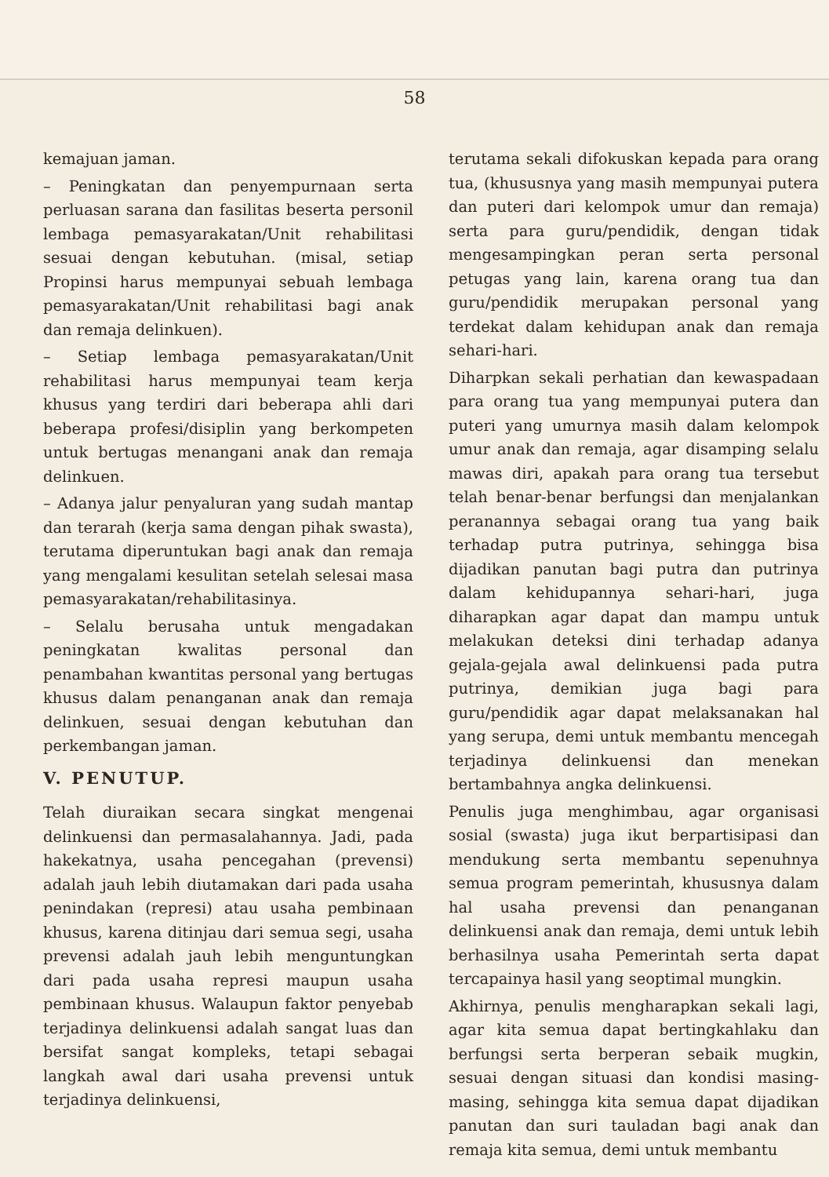58
kemajuan jaman.
– Peningkatan dan penyempurnaan serta perluasan sarana dan fasilitas beserta personil lembaga pemasyarakatan/Unit rehabilitasi sesuai dengan kebutuhan. (misal, setiap Propinsi harus mempunyai sebuah lembaga pemasyarakatan/Unit rehabilitasi bagi anak dan remaja delinkuen).
– Setiap lembaga pemasyarakatan/Unit rehabilitasi harus mempunyai team kerja khusus yang terdiri dari beberapa ahli dari beberapa profesi/disiplin yang berkompeten untuk bertugas menangani anak dan remaja delinkuen.
– Adanya jalur penyaluran yang sudah mantap dan terarah (kerja sama dengan pihak swasta), terutama diperuntukan bagi anak dan remaja yang mengalami kesulitan setelah selesai masa pemasyarakatan/rehabilitasinya.
– Selalu berusaha untuk mengadakan peningkatan kwalitas personal dan penambahan kwantitas personal yang bertugas khusus dalam penanganan anak dan remaja delinkuen, sesuai dengan kebutuhan dan perkembangan jaman.
V. PENUTUP.
Telah diuraikan secara singkat mengenai delinkuensi dan permasalahannya. Jadi, pada hakekatnya, usaha pencegahan (prevensi) adalah jauh lebih diutamakan dari pada usaha penindakan (represi) atau usaha pembinaan khusus, karena ditinjau dari semua segi, usaha prevensi adalah jauh lebih menguntungkan dari pada usaha represi maupun usaha pembinaan khusus. Walaupun faktor penyebab terjadinya delinkuensi adalah sangat luas dan bersifat sangat kompleks, tetapi sebagai langkah awal dari usaha prevensi untuk terjadinya delinkuensi,
terutama sekali difokuskan kepada para orang tua, (khususnya yang masih mempunyai putera dan puteri dari kelompok umur dan remaja) serta para guru/pendidik, dengan tidak mengesampingkan peran serta personal petugas yang lain, karena orang tua dan guru/pendidik merupakan personal yang terdekat dalam kehidupan anak dan remaja sehari-hari.
Diharpkan sekali perhatian dan kewaspadaan para orang tua yang mempunyai putera dan puteri yang umurnya masih dalam kelompok umur anak dan remaja, agar disamping selalu mawas diri, apakah para orang tua tersebut telah benar-benar berfungsi dan menjalankan peranannya sebagai orang tua yang baik terhadap putra putrinya, sehingga bisa dijadikan panutan bagi putra dan putrinya dalam kehidupannya sehari-hari, juga diharapkan agar dapat dan mampu untuk melakukan deteksi dini terhadap adanya gejala-gejala awal delinkuensi pada putra putrinya, demikian juga bagi para guru/pendidik agar dapat melaksanakan hal yang serupa, demi untuk membantu mencegah terjadinya delinkuensi dan menekan bertambahnya angka delinkuensi.
Penulis juga menghimbau, agar organisasi sosial (swasta) juga ikut berpartisipasi dan mendukung serta membantu sepenuhnya semua program pemerintah, khususnya dalam hal usaha prevensi dan penanganan delinkuensi anak dan remaja, demi untuk lebih berhasilnya usaha Pemerintah serta dapat tercapainya hasil yang seoptimal mungkin.
Akhirnya, penulis mengharapkan sekali lagi, agar kita semua dapat bertingkahlaku dan berfungsi serta berperan sebaik mugkin, sesuai dengan situasi dan kondisi masing-masing, sehingga kita semua dapat dijadikan panutan dan suri tauladan bagi anak dan remaja kita semua, demi untuk membantu